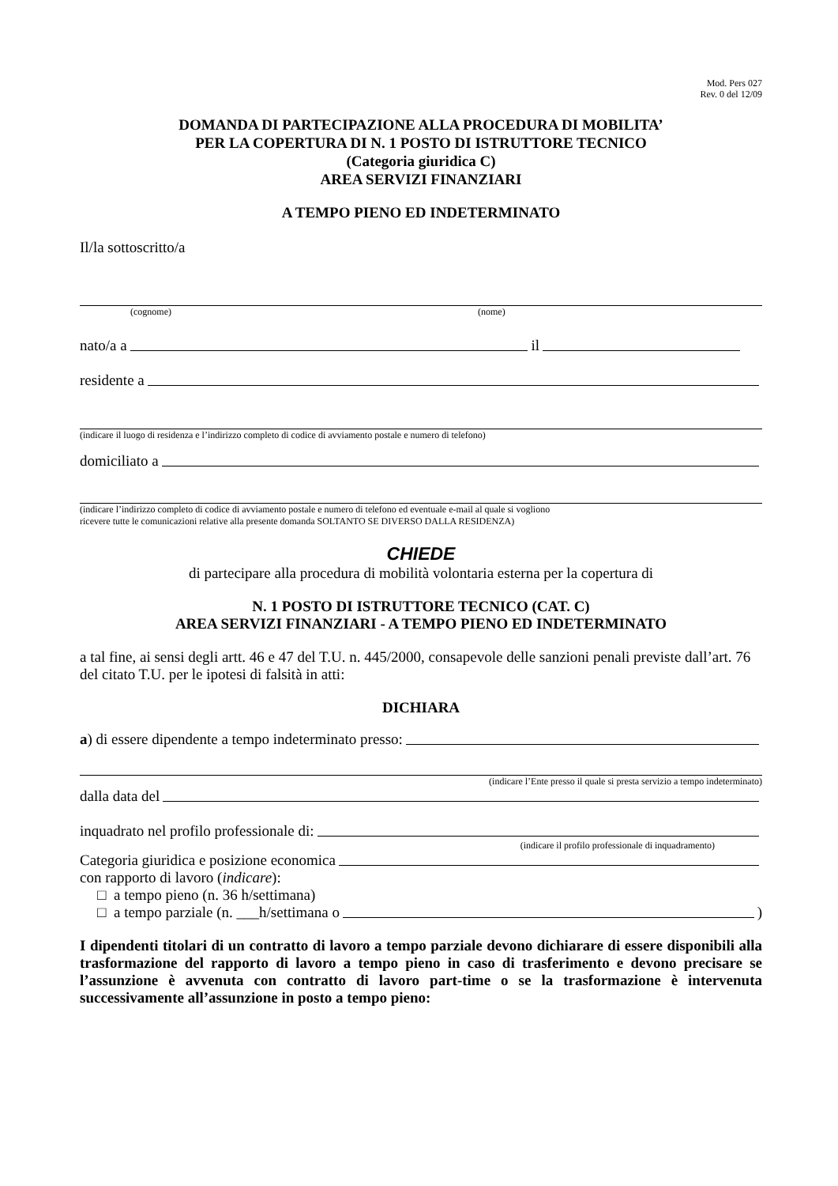Mod. Pers 027
Rev. 0 del 12/09
DOMANDA DI PARTECIPAZIONE ALLA PROCEDURA DI MOBILITA’
PER LA COPERTURA DI N. 1 POSTO DI ISTRUTTORE TECNICO
(Categoria giuridica C)
AREA SERVIZI FINANZIARI
A TEMPO PIENO ED INDETERMINATO
Il/la sottoscritto/a
(cognome) (nome)
nato/a a il
residente a
(indicare il luogo di residenza e l’indirizzo completo di codice di avviamento postale e numero di telefono)
domiciliato a
(indicare l’indirizzo completo di codice di avviamento postale e numero di telefono ed eventuale e-mail al quale si vogliono
ricevere tutte le comunicazioni relative alla presente domanda SOLTANTO SE DIVERSO DALLA RESIDENZA)
CHIEDE
di partecipare alla procedura di mobilità volontaria esterna per la copertura di
N. 1 POSTO DI ISTRUTTORE TECNICO (CAT. C)
AREA SERVIZI FINANZIARI - A TEMPO PIENO ED INDETERMINATO
a tal fine, ai sensi degli artt. 46 e 47 del T.U. n. 445/2000, consapevole delle sanzioni penali previste dall’art. 76 del citato T.U. per le ipotesi di falsità in atti:
DICHIARA
a) di essere dipendente a tempo indeterminato presso:
(indicare l’Ente presso il quale si presta servizio a tempo indeterminato)
dalla data del
inquadrato nel profilo professionale di:
(indicare il profilo professionale di inquadramento)
Categoria giuridica e posizione economica
con rapporto di lavoro (indicare):
□ a tempo pieno (n. 36 h/settimana)
□ a tempo parziale (n. ___h/settimana o )
I dipendenti titolari di un contratto di lavoro a tempo parziale devono dichiarare di essere disponibili alla trasformazione del rapporto di lavoro a tempo pieno in caso di trasferimento e devono precisare se l’assunzione è avvenuta con contratto di lavoro part-time o se la trasformazione è intervenuta successivamente all’assunzione in posto a tempo pieno: